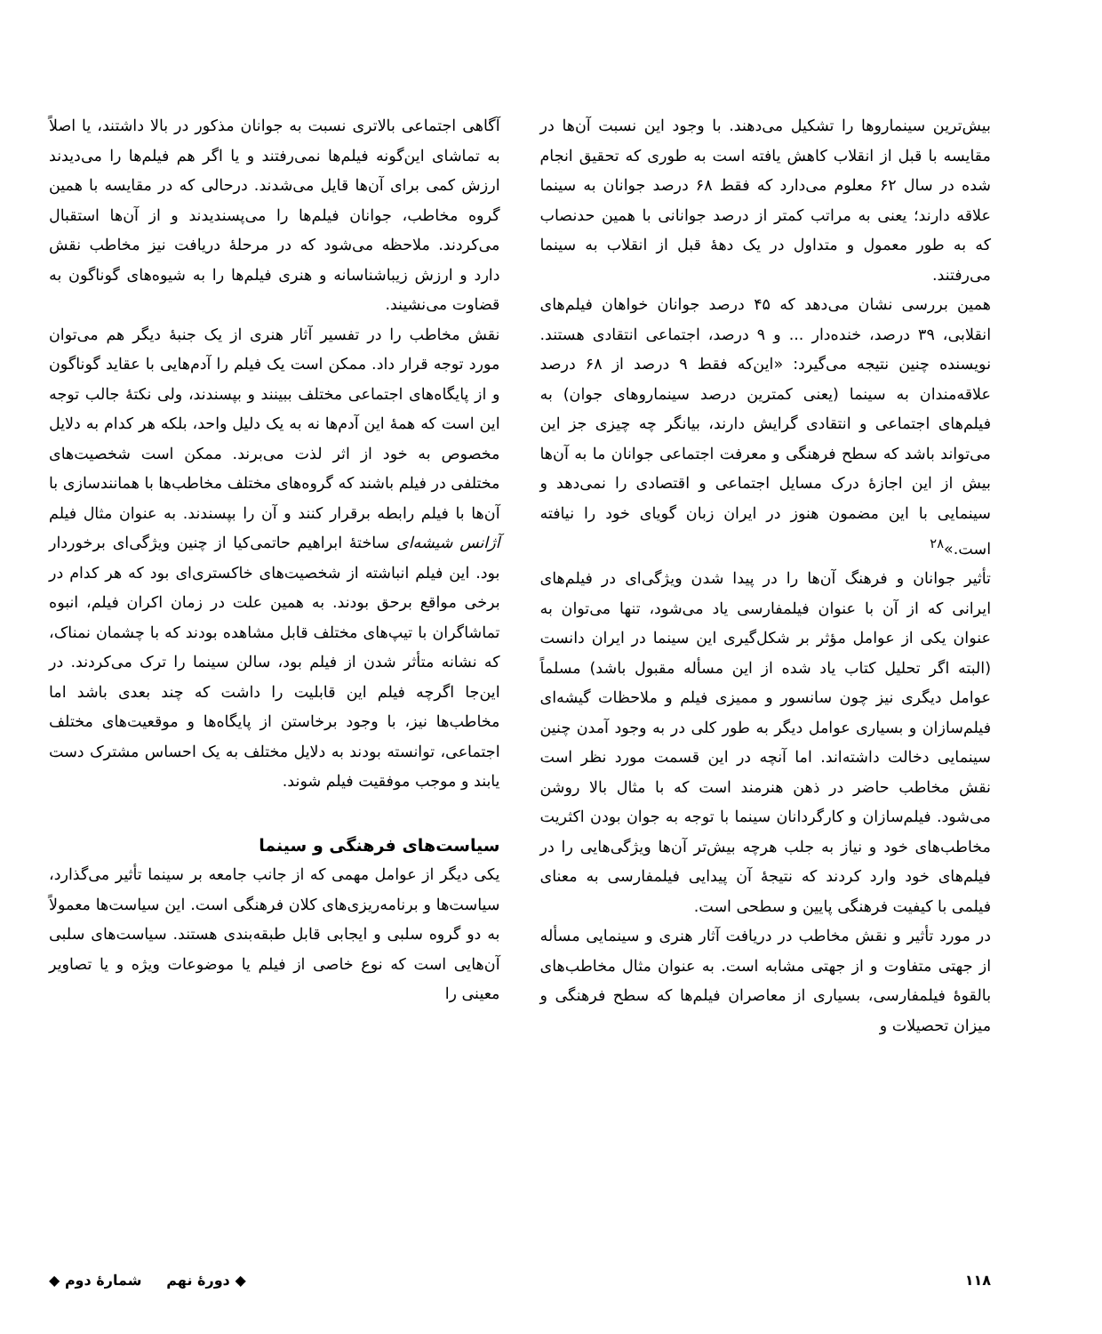بیش‌ترین سینماروها را تشکیل می‌دهند. با وجود این نسبت آن‌ها در مقایسه با قبل از انقلاب کاهش یافته است به طوری که تحقیق انجام شده در سال ۶۲ معلوم می‌دارد که فقط ۶۸ درصد جوانان به سینما علاقه دارند؛ یعنی به مراتب کمتر از درصد جوانانی با همین حدنصاب که به طور معمول و متداول در یک دهۀ قبل از انقلاب به سینما می‌رفتند.
همین بررسی نشان می‌دهد که ۴۵ درصد جوانان خواهان فیلم‌های انقلابی، ۳۹ درصد، خنده‌دار ... و ۹ درصد، اجتماعی انتقادی هستند. نویسنده چنین نتیجه می‌گیرد: «این‌که فقط ۹ درصد از ۶۸ درصد علاقه‌مندان به سینما (یعنی کمترین درصد سینماروهای جوان) به فیلم‌های اجتماعی و انتقادی گرایش دارند، بیانگر چه چیزی جز این می‌تواند باشد که سطح فرهنگی و معرفت اجتماعی جوانان ما به آن‌ها بیش از این اجازۀ درک مسایل اجتماعی و اقتصادی را نمی‌دهد و سینمایی با این مضمون هنوز در ایران زبان گویای خود را نیافته است.»<sup>۲۸</sup>
تأثیر جوانان و فرهنگ آن‌ها را در پیدا شدن ویژگی‌ای در فیلم‌های ایرانی که از آن با عنوان فیلمفارسی یاد می‌شود، تنها می‌توان به عنوان یکی از عوامل مؤثر بر شکل‌گیری این سینما در ایران دانست (البته اگر تحلیل کتاب یاد شده از این مسأله مقبول باشد) مسلماً عوامل دیگری نیز چون سانسور و ممیزی فیلم و ملاحظات گیشه‌ای فیلم‌سازان و بسیاری عوامل دیگر به طور کلی در به وجود آمدن چنین سینمایی دخالت داشته‌اند. اما آنچه در این قسمت مورد نظر است نقش مخاطب حاضر در ذهن هنرمند است که با مثال بالا روشن می‌شود. فیلم‌سازان و کارگردانان سینما با توجه به جوان بودن اکثریت مخاطب‌های خود و نیاز به جلب هرچه بیش‌تر آن‌ها ویژگی‌هایی را در فیلم‌های خود وارد کردند که نتیجۀ آن پیدایی فیلمفارسی به معنای فیلمی با کیفیت فرهنگی پایین و سطحی است.
در مورد تأثیر و نقش مخاطب در دریافت آثار هنری و سینمایی مسأله از جهتی متفاوت و از جهتی مشابه است. به عنوان مثال مخاطب‌های بالقوۀ فیلمفارسی، بسیاری از معاصران فیلم‌ها که سطح فرهنگی و میزان تحصیلات و
آگاهی اجتماعی بالاتری نسبت به جوانان مذکور در بالا داشتند، یا اصلاً به تماشای این‌گونه فیلم‌ها نمی‌رفتند و یا اگر هم فیلم‌ها را می‌دیدند ارزش کمی برای آن‌ها قایل می‌شدند. درحالی که در مقایسه با همین گروه مخاطب، جوانان فیلم‌ها را می‌پسندیدند و از آن‌ها استقبال می‌کردند. ملاحظه می‌شود که در مرحلۀ دریافت نیز مخاطب نقش دارد و ارزش زیباشناسانه و هنری فیلم‌ها را به شیوه‌های گوناگون به قضاوت می‌نشیند.
نقش مخاطب را در تفسیر آثار هنری از یک جنبۀ دیگر هم می‌توان مورد توجه قرار داد. ممکن است یک فیلم را آدم‌هایی با عقاید گوناگون و از پایگاه‌های اجتماعی مختلف ببینند و بپسندند، ولی نکتۀ جالب توجه این است که همۀ این آدم‌ها نه به یک دلیل واحد، بلکه هر کدام به دلایل مخصوص به خود از اثر لذت می‌برند. ممکن است شخصیت‌های مختلفی در فیلم باشند که گروه‌های مختلف مخاطب‌ها با همانندسازی با آن‌ها با فیلم رابطه برقرار کنند و آن را بپسندند. به عنوان مثال فیلم آژانس شیشه‌ای ساختۀ ابراهیم حاتمی‌کیا از چنین ویژگی‌ای برخوردار بود. این فیلم انباشته از شخصیت‌های خاکستری‌ای بود که هر کدام در برخی مواقع برحق بودند. به همین علت در زمان اکران فیلم، انبوه تماشاگران با تیپ‌های مختلف قابل مشاهده بودند که با چشمان نمناک، که نشانه متأثر شدن از فیلم بود، سالن سینما را ترک می‌کردند. در این‌جا اگرچه فیلم این قابلیت را داشت که چند بعدی باشد اما مخاطب‌ها نیز، با وجود برخاستن از پایگاه‌ها و موقعیت‌های مختلف اجتماعی، توانسته بودند به دلایل مختلف به یک احساس مشترک دست یابند و موجب موفقیت فیلم شوند.
سیاست‌های فرهنگی و سینما
یکی دیگر از عوامل مهمی که از جانب جامعه بر سینما تأثیر می‌گذارد، سیاست‌ها و برنامه‌ریزی‌های کلان فرهنگی است. این سیاست‌ها معمولاً به دو گروه سلبی و ایجابی قابل طبقه‌بندی هستند. سیاست‌های سلبی آن‌هایی است که نوع خاصی از فیلم یا موضوعات ویژه و یا تصاویر معینی را
۱۱۸ ◆ دورۀ نهم شمارۀ دوم ◆